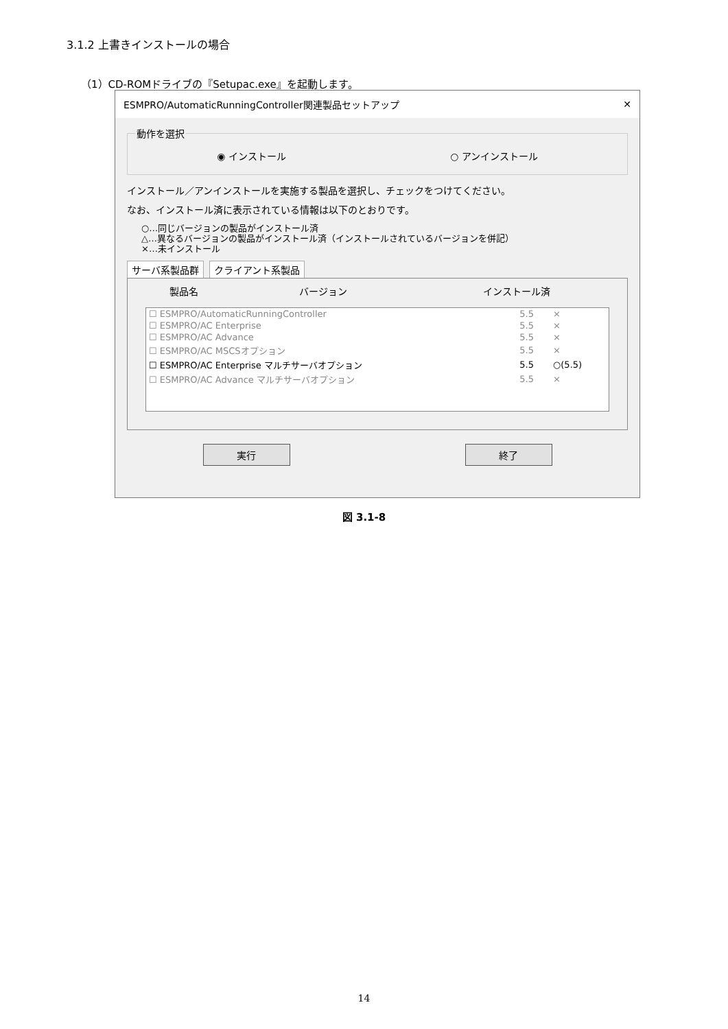3.1.2 上書きインストールの場合
（1）CD-ROMドライブの『Setupac.exe』を起動します。
ESMPRO/AutomaticRunningController関連製品セットアップ ✕
動作を選択 ◉ インストール ○ アンインストール
インストール／アンインストールを実施する製品を選択し、チェックをつけてください。
なお、インストール済に表示されている情報は以下のとおりです。
○…同じバージョンの製品がインストール済
△…異なるバージョンの製品がインストール済（インストールされているバージョンを併記）
×…未インストール
サーバ系製品群 クライアント系製品
| 製品名 | バージョン | インストール済 |
| --- | --- | --- |
| ☐ ESMPRO/AutomaticRunningController | 5.5 | × |
| ☐ ESMPRO/AC Enterprise | 5.5 | × |
| ☐ ESMPRO/AC Advance | 5.5 | × |
| ☐ ESMPRO/AC MSCSオプション | 5.5 | × |
| ☐ ESMPRO/AC Enterprise マルチサーバオプション | 5.5 | ○(5.5) |
| ☐ ESMPRO/AC Advance マルチサーバオプション | 5.5 | × |
実行 終了
図 3.1-8
14